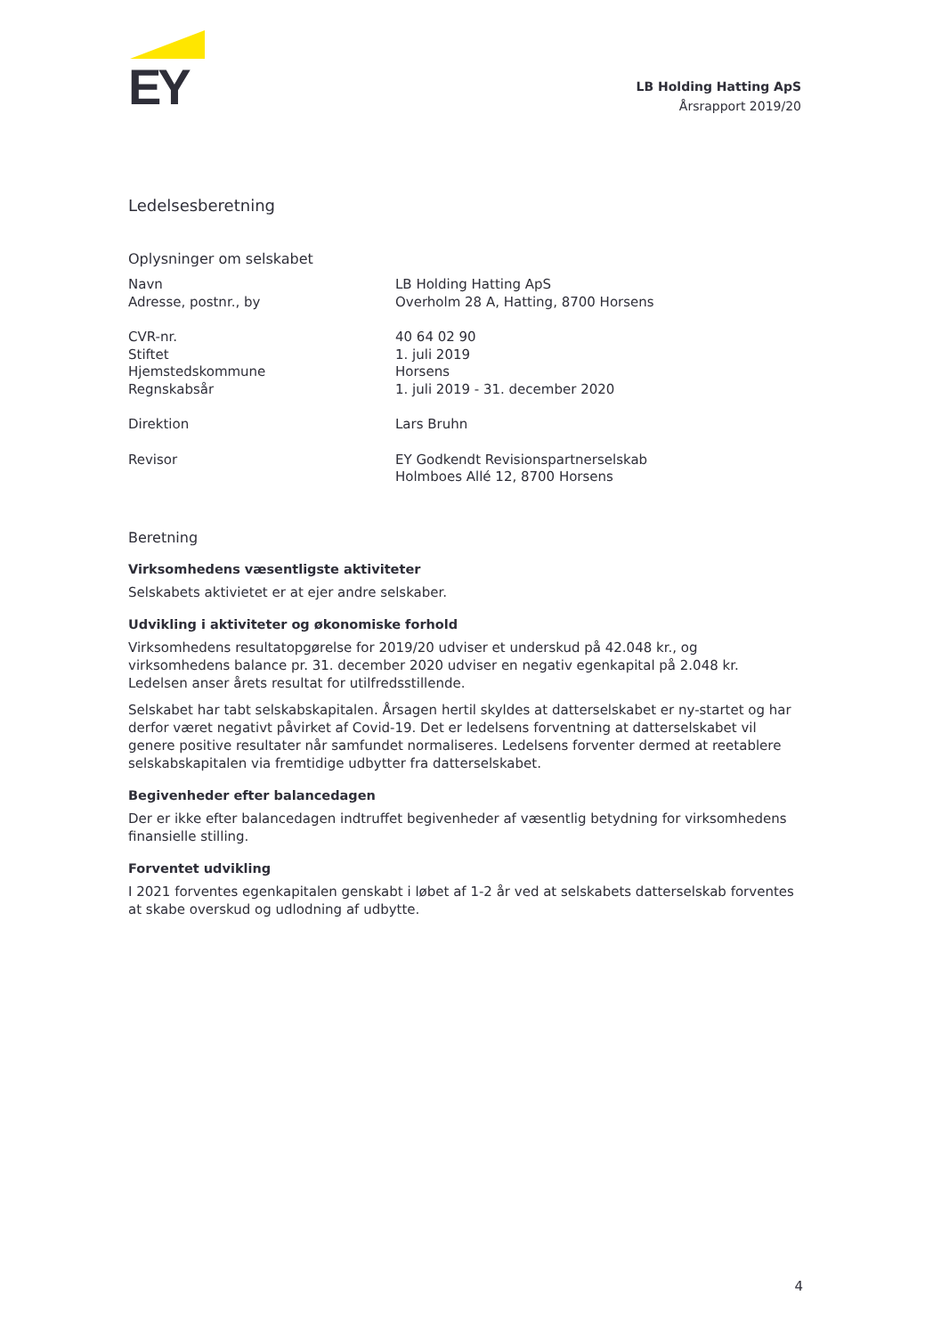EY
LB Holding Hatting ApS
Årsrapport 2019/20
Ledelsesberetning
Oplysninger om selskabet
| Navn | LB Holding Hatting ApS |
| Adresse, postnr., by | Overholm 28 A, Hatting, 8700 Horsens |
| CVR-nr. | 40 64 02 90 |
| Stiftet | 1. juli 2019 |
| Hjemstedskommune | Horsens |
| Regnskabsår | 1. juli 2019 - 31. december 2020 |
| Direktion | Lars Bruhn |
| Revisor | EY Godkendt Revisionspartnerselskab Holmboes Allé 12, 8700 Horsens |
Beretning
Virksomhedens væsentligste aktiviteter
Selskabets aktivietet er at ejer andre selskaber.
Udvikling i aktiviteter og økonomiske forhold
Virksomhedens resultatopgørelse for 2019/20 udviser et underskud på 42.048 kr., og virksomhedens balance pr. 31. december 2020 udviser en negativ egenkapital på 2.048 kr. Ledelsen anser årets resultat for utilfredsstillende.
Selskabet har tabt selskabskapitalen. Årsagen hertil skyldes at datterselskabet er ny-startet og har derfor været negativt påvirket af Covid-19. Det er ledelsens forventning at datterselskabet vil genere positive resultater når samfundet normaliseres. Ledelsens forventer dermed at reetablere selskabskapitalen via fremtidige udbytter fra datterselskabet.
Begivenheder efter balancedagen
Der er ikke efter balancedagen indtruffet begivenheder af væsentlig betydning for virksomhedens finansielle stilling.
Forventet udvikling
I 2021 forventes egenkapitalen genskabt i løbet af 1-2 år ved at selskabets datterselskab forventes at skabe overskud og udlodning af udbytte.
4